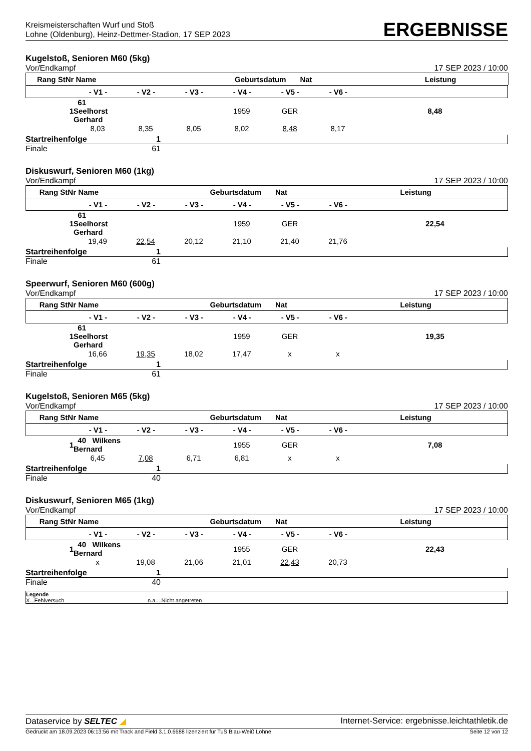Kreismeisterschaften Wurf und Stoß
Lohne (Oldenburg), Heinz-Dettmer-Stadion, 17 SEP 2023
ERGEBNISSE
Kugelstoß, Senioren M60 (5kg)
Vor/Endkampf 17 SEP 2023 / 10:00
| Rang | StNr | Name | Geburtsdatum | Nat | Leistung | |
| --- | --- | --- | --- | --- | --- | --- |
| | - V1 - | - V2 - | - V3 - | - V4 - | - V5 - | - V6 - | |
| --- | --- | --- | --- | --- | --- | --- | --- |
| 1 | 61 Seelhorst Gerhard | | | 1959 | GER | | 8,48 |
| | 8,03 | 8,35 | 8,05 | 8,02 | 8,48 | 8,17 | |
Startreihenfolge 1
Finale 61
Diskuswurf, Senioren M60 (1kg)
Vor/Endkampf 17 SEP 2023 / 10:00
| Rang StNr | Name | Geburtsdatum | Nat | Leistung | |
| --- | --- | --- | --- | --- | --- |
| | - V1 - | - V2 - | - V3 - | - V4 - | - V5 - | - V6 - | |
| --- | --- | --- | --- | --- | --- | --- | --- |
| 1 | 61 Seelhorst Gerhard | | | 1959 | GER | | 22,54 |
| | 19,49 | 22,54 | 20,12 | 21,10 | 21,40 | 21,76 | |
Startreihenfolge 1
Finale 61
Speerwurf, Senioren M60 (600g)
Vor/Endkampf 17 SEP 2023 / 10:00
| Rang StNr | Name | Geburtsdatum | Nat | Leistung | |
| --- | --- | --- | --- | --- | --- |
| | - V1 - | - V2 - | - V3 - | - V4 - | - V5 - | - V6 - | |
| --- | --- | --- | --- | --- | --- | --- | --- |
| 1 | 61 Seelhorst Gerhard | | | 1959 | GER | | 19,35 |
| | 16,66 | 19,35 | 18,02 | 17,47 | x | x | |
Startreihenfolge 1
Finale 61
Kugelstoß, Senioren M65 (5kg)
Vor/Endkampf 17 SEP 2023 / 10:00
| Rang StNr | Name | Geburtsdatum | Nat | Leistung | |
| --- | --- | --- | --- | --- | --- |
| | - V1 - | - V2 - | - V3 - | - V4 - | - V5 - | - V6 - | |
| --- | --- | --- | --- | --- | --- | --- | --- |
| 1 | 40 Wilkens Bernard | | | 1955 | GER | | 7,08 |
| | 6,45 | 7,08 | 6,71 | 6,81 | x | x | |
Startreihenfolge 1
Finale 40
Diskuswurf, Senioren M65 (1kg)
Vor/Endkampf 17 SEP 2023 / 10:00
| Rang StNr | Name | Geburtsdatum | Nat | Leistung | |
| --- | --- | --- | --- | --- | --- |
| | - V1 - | - V2 - | - V3 - | - V4 - | - V5 - | - V6 - | |
| --- | --- | --- | --- | --- | --- | --- | --- |
| 1 | 40 Wilkens Bernard | | | 1955 | GER | | 22,43 |
| | x | 19,08 | 21,06 | 21,01 | 22,43 | 20,73 | |
Startreihenfolge 1
Finale 40
Legende
X...Fehlversuch n.a....Nicht angetreten
Dataservice by SELTEC ◢ Internet-Service: ergebnisse.leichtathletik.de
Gedruckt am 18.09.2023 06:13:56 mit Track and Field 3.1.0.6688 lizenziert für TuS Blau-Weiß Lohne Seite 12 von 12